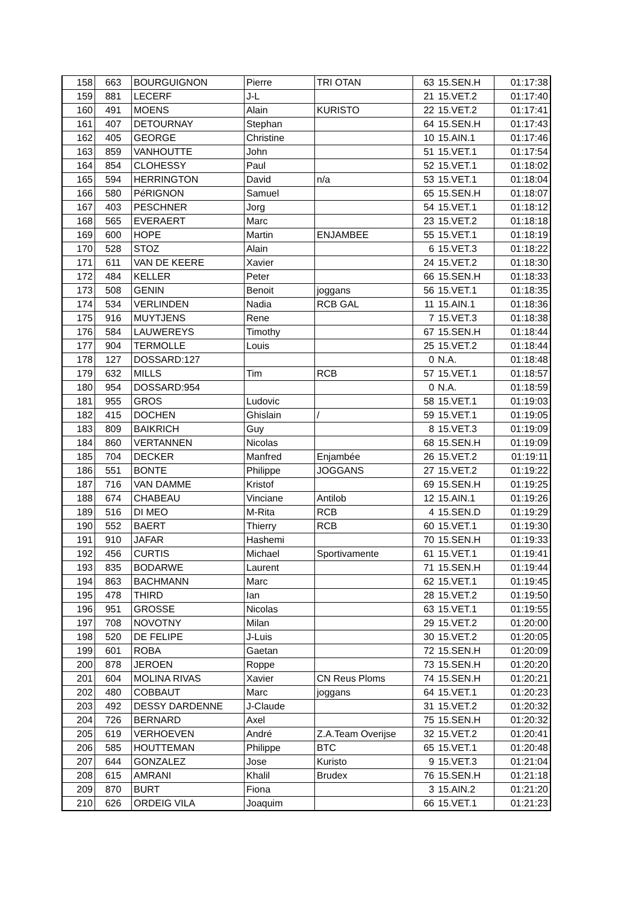| 158 | 663 | BOURGUIGNON | Pierre | TRI OTAN | 63 | 15.SEN.H | 01:17:38 |
| 159 | 881 | LECERF | J-L | | 21 | 15.VET.2 | 01:17:40 |
| 160 | 491 | MOENS | Alain | KURISTO | 22 | 15.VET.2 | 01:17:41 |
| 161 | 407 | DETOURNAY | Stephan | | 64 | 15.SEN.H | 01:17:43 |
| 162 | 405 | GEORGE | Christine | | 10 | 15.AIN.1 | 01:17:46 |
| 163 | 859 | VANHOUTTE | John | | 51 | 15.VET.1 | 01:17:54 |
| 164 | 854 | CLOHESSY | Paul | | 52 | 15.VET.1 | 01:18:02 |
| 165 | 594 | HERRINGTON | David | n/a | 53 | 15.VET.1 | 01:18:04 |
| 166 | 580 | PéRIGNON | Samuel | | 65 | 15.SEN.H | 01:18:07 |
| 167 | 403 | PESCHNER | Jorg | | 54 | 15.VET.1 | 01:18:12 |
| 168 | 565 | EVERAERT | Marc | | 23 | 15.VET.2 | 01:18:18 |
| 169 | 600 | HOPE | Martin | ENJAMBEE | 55 | 15.VET.1 | 01:18:19 |
| 170 | 528 | STOZ | Alain | | 6 | 15.VET.3 | 01:18:22 |
| 171 | 611 | VAN DE KEERE | Xavier | | 24 | 15.VET.2 | 01:18:30 |
| 172 | 484 | KELLER | Peter | | 66 | 15.SEN.H | 01:18:33 |
| 173 | 508 | GENIN | Benoit | joggans | 56 | 15.VET.1 | 01:18:35 |
| 174 | 534 | VERLINDEN | Nadia | RCB GAL | 11 | 15.AIN.1 | 01:18:36 |
| 175 | 916 | MUYTJENS | Rene | | 7 | 15.VET.3 | 01:18:38 |
| 176 | 584 | LAUWEREYS | Timothy | | 67 | 15.SEN.H | 01:18:44 |
| 177 | 904 | TERMOLLE | Louis | | 25 | 15.VET.2 | 01:18:44 |
| 178 | 127 | DOSSARD:127 | | | 0 | N.A. | 01:18:48 |
| 179 | 632 | MILLS | Tim | RCB | 57 | 15.VET.1 | 01:18:57 |
| 180 | 954 | DOSSARD:954 | | | 0 | N.A. | 01:18:59 |
| 181 | 955 | GROS | Ludovic | | 58 | 15.VET.1 | 01:19:03 |
| 182 | 415 | DOCHEN | Ghislain | / | 59 | 15.VET.1 | 01:19:05 |
| 183 | 809 | BAIKRICH | Guy | | 8 | 15.VET.3 | 01:19:09 |
| 184 | 860 | VERTANNEN | Nicolas | | 68 | 15.SEN.H | 01:19:09 |
| 185 | 704 | DECKER | Manfred | Enjambée | 26 | 15.VET.2 | 01:19:11 |
| 186 | 551 | BONTE | Philippe | JOGGANS | 27 | 15.VET.2 | 01:19:22 |
| 187 | 716 | VAN DAMME | Kristof | | 69 | 15.SEN.H | 01:19:25 |
| 188 | 674 | CHABEAU | Vinciane | Antilob | 12 | 15.AIN.1 | 01:19:26 |
| 189 | 516 | DI MEO | M-Rita | RCB | 4 | 15.SEN.D | 01:19:29 |
| 190 | 552 | BAERT | Thierry | RCB | 60 | 15.VET.1 | 01:19:30 |
| 191 | 910 | JAFAR | Hashemi | | 70 | 15.SEN.H | 01:19:33 |
| 192 | 456 | CURTIS | Michael | Sportivamente | 61 | 15.VET.1 | 01:19:41 |
| 193 | 835 | BODARWE | Laurent | | 71 | 15.SEN.H | 01:19:44 |
| 194 | 863 | BACHMANN | Marc | | 62 | 15.VET.1 | 01:19:45 |
| 195 | 478 | THIRD | Ian | | 28 | 15.VET.2 | 01:19:50 |
| 196 | 951 | GROSSE | Nicolas | | 63 | 15.VET.1 | 01:19:55 |
| 197 | 708 | NOVOTNY | Milan | | 29 | 15.VET.2 | 01:20:00 |
| 198 | 520 | DE FELIPE | J-Luis | | 30 | 15.VET.2 | 01:20:05 |
| 199 | 601 | ROBA | Gaetan | | 72 | 15.SEN.H | 01:20:09 |
| 200 | 878 | JEROEN | Roppe | | 73 | 15.SEN.H | 01:20:20 |
| 201 | 604 | MOLINA RIVAS | Xavier | CN Reus Ploms | 74 | 15.SEN.H | 01:20:21 |
| 202 | 480 | COBBAUT | Marc | joggans | 64 | 15.VET.1 | 01:20:23 |
| 203 | 492 | DESSY DARDENNE | J-Claude | | 31 | 15.VET.2 | 01:20:32 |
| 204 | 726 | BERNARD | Axel | | 75 | 15.SEN.H | 01:20:32 |
| 205 | 619 | VERHOEVEN | André | Z.A.Team Overijse | 32 | 15.VET.2 | 01:20:41 |
| 206 | 585 | HOUTTEMAN | Philippe | BTC | 65 | 15.VET.1 | 01:20:48 |
| 207 | 644 | GONZALEZ | Jose | Kuristo | 9 | 15.VET.3 | 01:21:04 |
| 208 | 615 | AMRANI | Khalil | Brudex | 76 | 15.SEN.H | 01:21:18 |
| 209 | 870 | BURT | Fiona | | 3 | 15.AIN.2 | 01:21:20 |
| 210 | 626 | ORDEIG VILA | Joaquim | | 66 | 15.VET.1 | 01:21:23 |